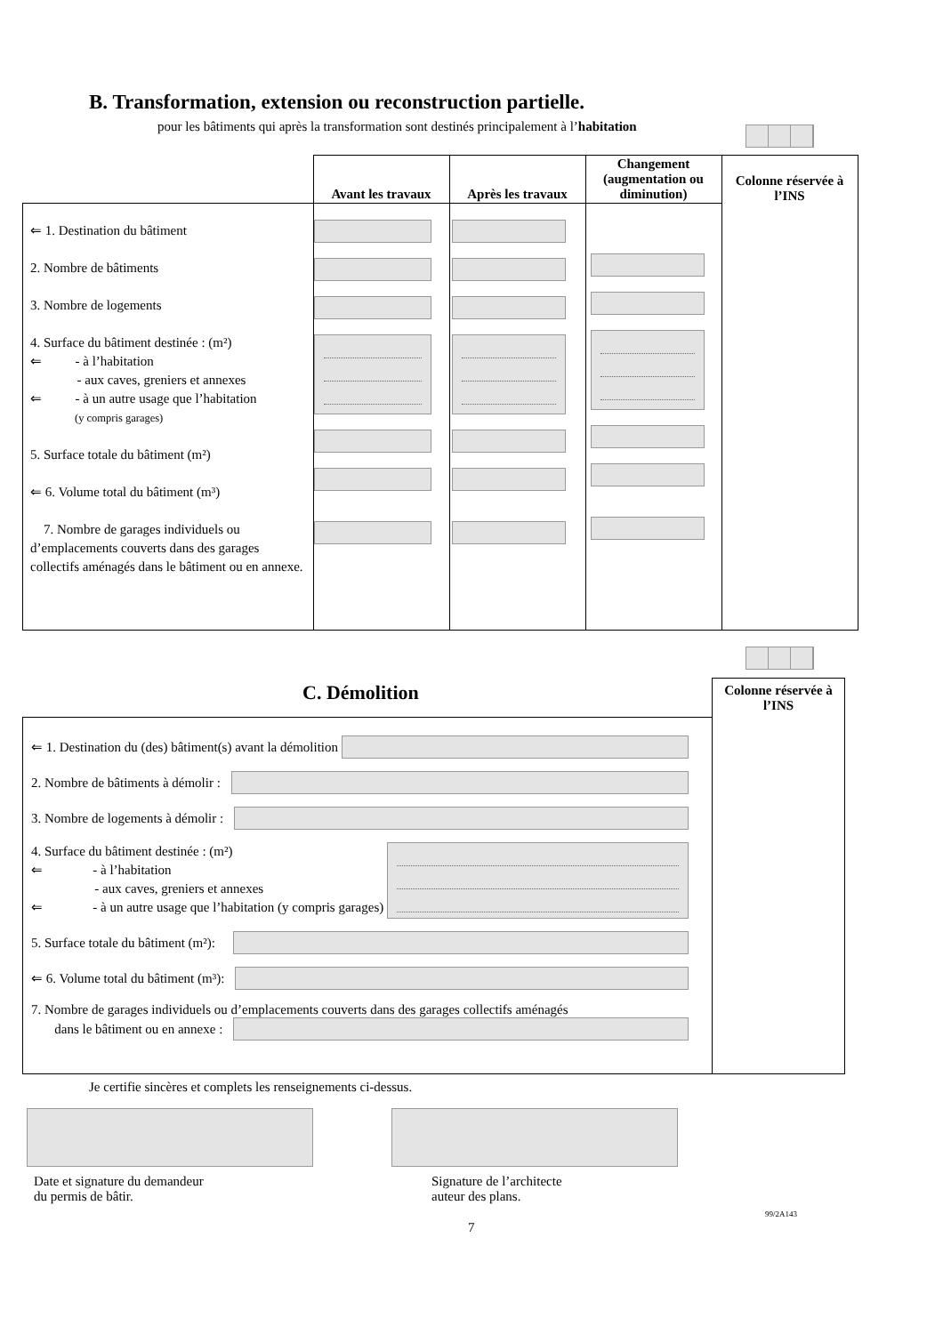B. Transformation, extension ou reconstruction partielle.
pour les bâtiments qui après la transformation sont destinés principalement à l’habitation
| | Avant les travaux | Après les travaux | Changement (augmentation ou diminution) | Colonne réservée à l’INS |
| --- | --- | --- | --- | --- |
| ⇐ 1. Destination du bâtiment 2. Nombre de bâtiments 3. Nombre de logements 4. Surface du bâtiment destinée : (m²) ⇐ - à l’habitation - aux caves, greniers et annexes ⇐ - à un autre usage que l’habitation (y compris garages) 5. Surface totale du bâtiment (m²) ⇐ 6. Volume total du bâtiment (m³) 7. Nombre de garages individuels ou d’emplacements couverts dans des garages collectifs aménagés dans le bâtiment ou en annexe. | | | | |
C. Démolition
Colonne réservée à l’INS
⇐ 1. Destination du (des) bâtiment(s) avant la démolition
2. Nombre de bâtiments à démolir :
3. Nombre de logements à démolir :
4. Surface du bâtiment destinée : (m²)
⇐ - à l’habitation
- aux caves, greniers et annexes
⇐ - à un autre usage que l’habitation (y compris garages)
5. Surface totale du bâtiment (m²):
⇐ 6. Volume total du bâtiment (m³):
7. Nombre de garages individuels ou d’emplacements couverts dans des garages collectifs aménagés
dans le bâtiment ou en annexe :
Je certifie sincères et complets les renseignements ci-dessus.
Date et signature du demandeur
du permis de bâtir.
Signature de l’architecte
auteur des plans.
99/2A143
7